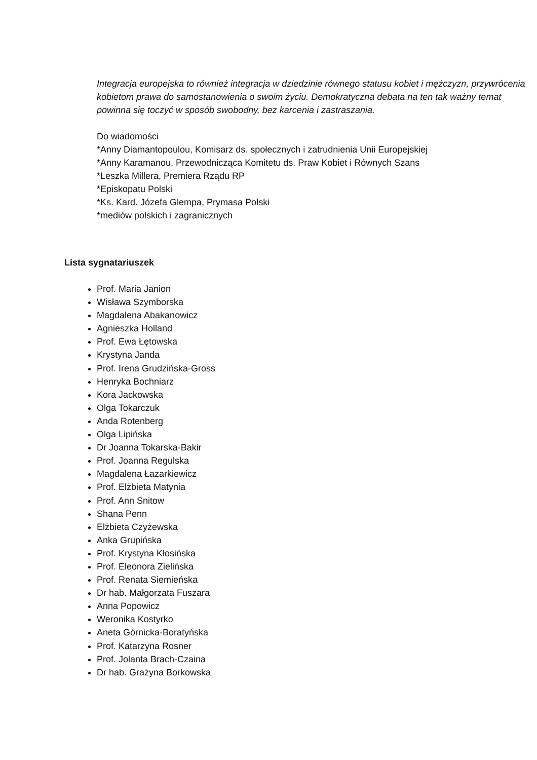Integracja europejska to również integracja w dziedzinie równego statusu kobiet i mężczyzn, przywrócenia kobietom prawa do samostanowienia o swoim życiu. Demokratyczna debata na ten tak ważny temat powinna się toczyć w sposób swobodny, bez karcenia i zastraszania.
Do wiadomości
*Anny Diamantopoulou, Komisarz ds. społecznych i zatrudnienia Unii Europejskiej
*Anny Karamanou, Przewodnicząca Komitetu ds. Praw Kobiet i Równych Szans
*Leszka Millera, Premiera Rządu RP
*Episkopatu Polski
*Ks. Kard. Józefa Glempa, Prymasa Polski
*mediów polskich i zagranicznych
Lista sygnatariuszek
Prof. Maria Janion
Wisława Szymborska
Magdalena Abakanowicz
Agnieszka Holland
Prof. Ewa Łętowska
Krystyna Janda
Prof. Irena Grudzińska-Gross
Henryka Bochniarz
Kora Jackowska
Olga Tokarczuk
Anda Rotenberg
Olga Lipińska
Dr Joanna Tokarska-Bakir
Prof. Joanna Regulska
Magdalena Łazarkiewicz
Prof. Elżbieta Matynia
Prof. Ann Snitow
Shana Penn
Elżbieta Czyżewska
Anka Grupińska
Prof. Krystyna Kłosińska
Prof. Eleonora Zielińska
Prof. Renata Siemieńska
Dr hab. Małgorzata Fuszara
Anna Popowicz
Weronika Kostyrko
Aneta Górnicka-Boratyńska
Prof. Katarzyna Rosner
Prof. Jolanta Brach-Czaina
Dr hab. Grażyna Borkowska